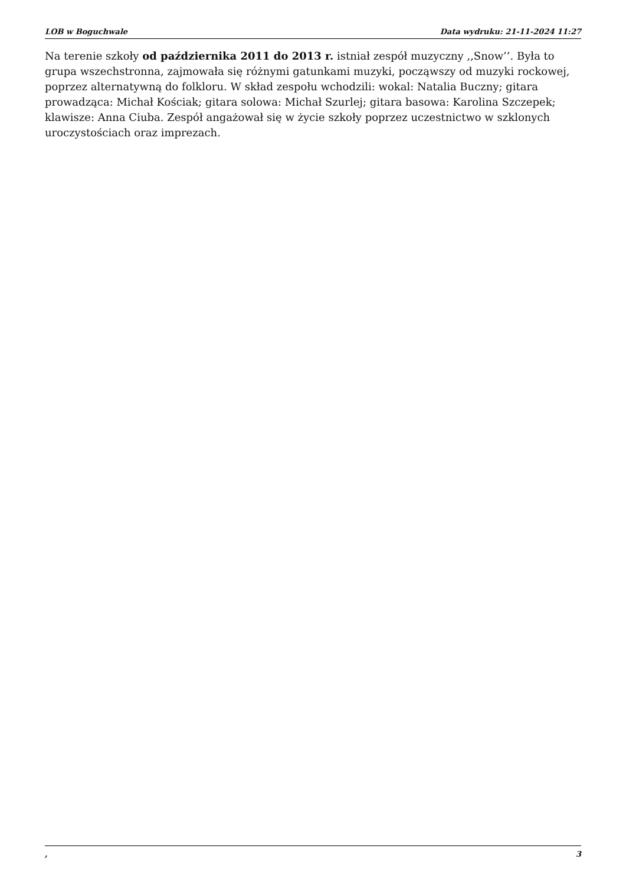LOB w Boguchwale Data wydruku: 21-11-2024 11:27
Na terenie szkoły od października 2011 do 2013 r. istniał zespół muzyczny ,,Snow’’. Była to grupa wszechstronna, zajmowała się różnymi gatunkami muzyki, począwszy od muzyki rockowej, poprzez alternatywną do folkloru. W skład zespołu wchodzili: wokal: Natalia Buczny; gitara prowadząca: Michał Kościak; gitara solowa: Michał Szurlej; gitara basowa: Karolina Szczepek; klawisze: Anna Ciuba. Zespół angażował się w życie szkoły poprzez uczestnictwo w szklonych uroczystościach oraz imprezach.
, 3